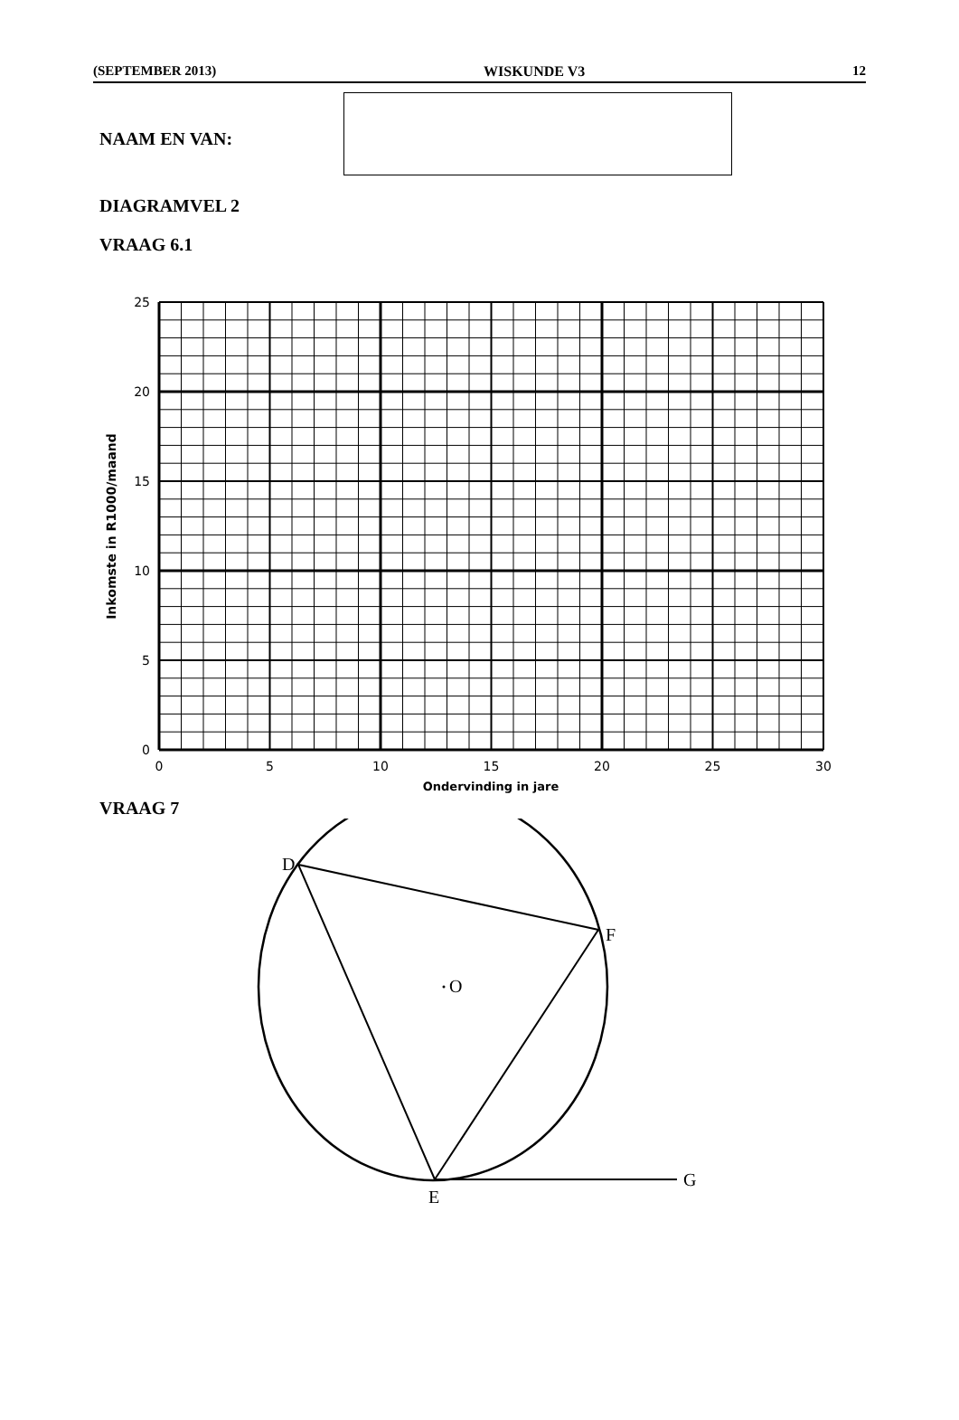(SEPTEMBER 2013) WISKUNDE V3 12
NAAM EN VAN:
DIAGRAMVEL 2
VRAAG 6.1
0
5
10
15
20
25
0
5
10
15
20
25
30
Ondervinding in jare
Inkomste in R1000/maand
VRAAG 7
O
D
E
F
G